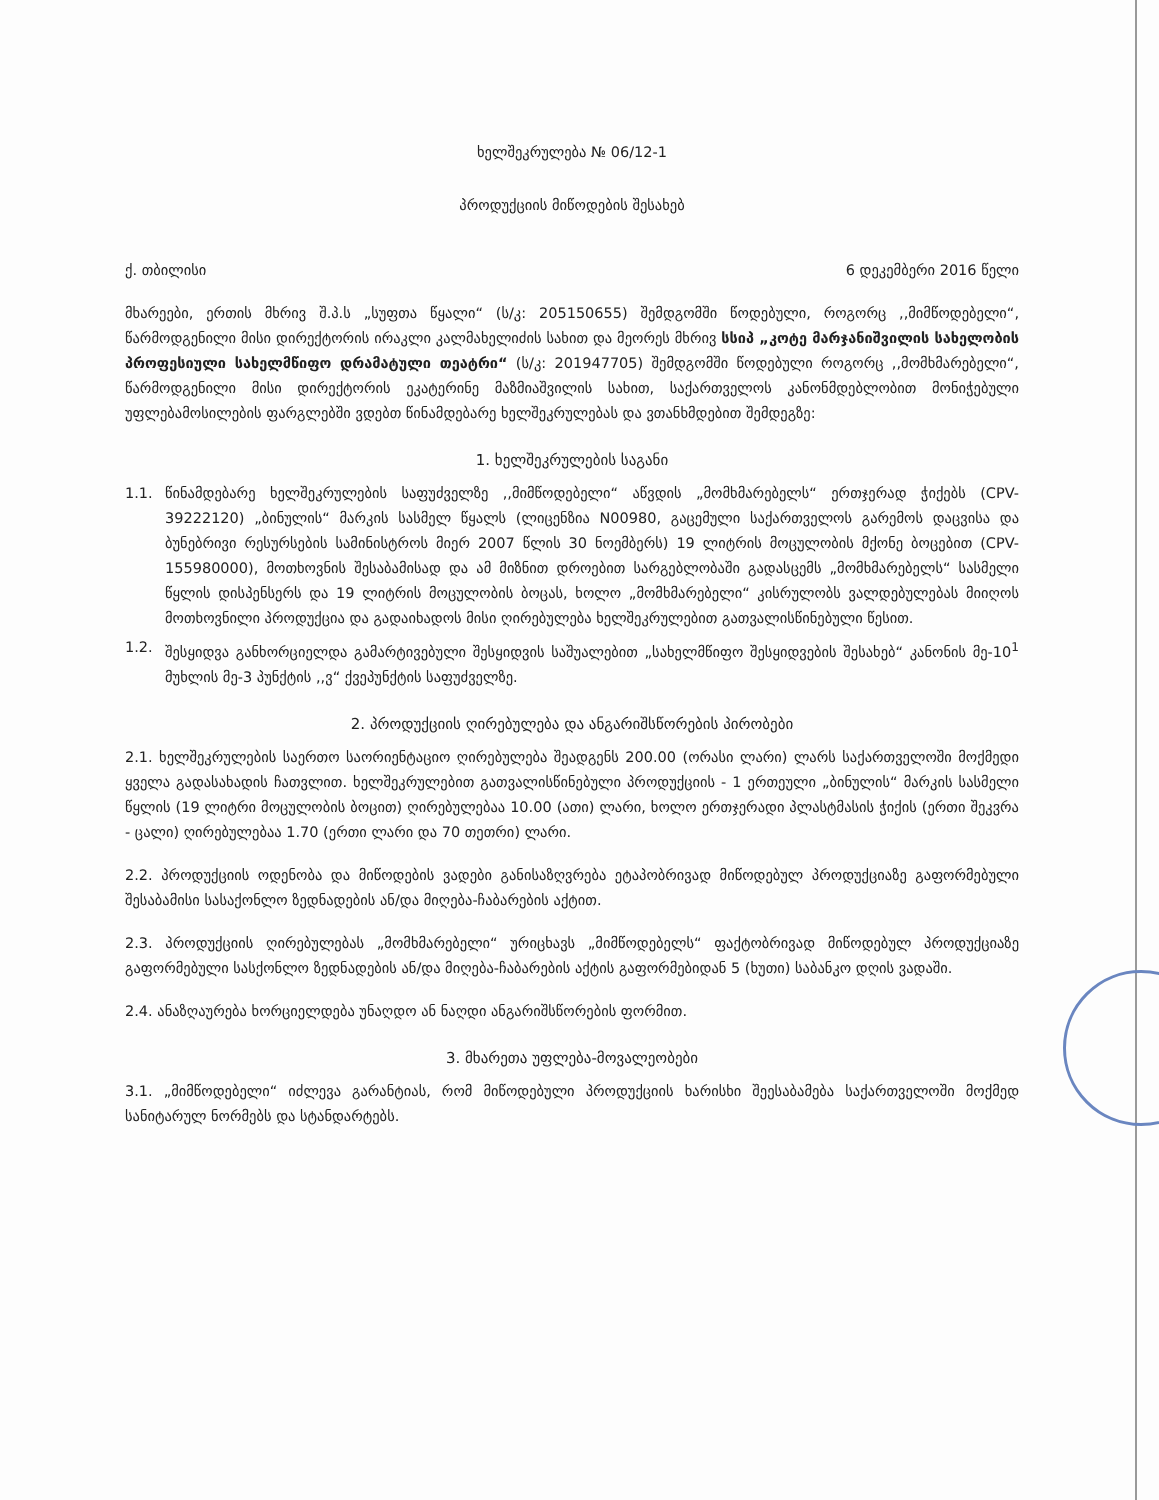ხელშეკრულება № 06/12-1
პროდუქციის მიწოდების შესახებ
ქ. თბილისი 6 დეკემბერი 2016 წელი
მხარეები, ერთის მხრივ შ.პ.ს „სუფთა წყალი“ (ს/კ: 205150655) შემდგომში წოდებული, როგორც ,,მიმწოდებელი“, წარმოდგენილი მისი დირექტორის ირაკლი კალმახელიძის სახით და მეორეს მხრივ სსიპ „კოტე მარჯანიშვილის სახელობის პროფესიული სახელმწიფო დრამატული თეატრი“ (ს/კ: 201947705) შემდგომში წოდებული როგორც ,,მომხმარებელი“, წარმოდგენილი მისი დირექტორის ეკატერინე მაზმიაშვილის სახით, საქართველოს კანონმდებლობით მონიჭებული უფლებამოსილების ფარგლებში ვდებთ წინამდებარე ხელშეკრულებას და ვთანხმდებით შემდეგზე:
1. ხელშეკრულების საგანი
1.1. წინამდებარე ხელშეკრულების საფუძველზე ,,მიმწოდებელი“ აწვდის „მომხმარებელს“ ერთჯერად ჭიქებს (CPV-39222120) „ბინულის“ მარკის სასმელ წყალს (ლიცენზია N00980, გაცემული საქართველოს გარემოს დაცვისა და ბუნებრივი რესურსების სამინისტროს მიერ 2007 წლის 30 ნოემბერს) 19 ლიტრის მოცულობის მქონე ბოცებით (CPV-155980000), მოთხოვნის შესაბამისად და ამ მიზნით დროებით სარგებლობაში გადასცემს „მომხმარებელს“ სასმელი წყლის დისპენსერს და 19 ლიტრის მოცულობის ბოცას, ხოლო „მომხმარებელი“ კისრულობს ვალდებულებას მიიღოს მოთხოვნილი პროდუქცია და გადაიხადოს მისი ღირებულება ხელშეკრულებით გათვალისწინებული წესით.
1.2. შესყიდვა განხორციელდა გამარტივებული შესყიდვის საშუალებით „სახელმწიფო შესყიდვების შესახებ“ კანონის მე-10<sup>1</sup> მუხლის მე-3 პუნქტის ,,ვ“ ქვეპუნქტის საფუძველზე.
2. პროდუქციის ღირებულება და ანგარიშსწორების პირობები
2.1. ხელშეკრულების საერთო საორიენტაციო ღირებულება შეადგენს 200.00 (ორასი ლარი) ლარს საქართველოში მოქმედი ყველა გადასახადის ჩათვლით. ხელშეკრულებით გათვალისწინებული პროდუქციის - 1 ერთეული „ბინულის“ მარკის სასმელი წყლის (19 ლიტრი მოცულობის ბოცით) ღირებულებაა 10.00 (ათი) ლარი, ხოლო ერთჯერადი პლასტმასის ჭიქის (ერთი შეკვრა - ცალი) ღირებულებაა 1.70 (ერთი ლარი და 70 თეთრი) ლარი.
2.2. პროდუქციის ოდენობა და მიწოდების ვადები განისაზღვრება ეტაპობრივად მიწოდებულ პროდუქციაზე გაფორმებული შესაბამისი სასაქონლო ზედნადების ან/და მიღება-ჩაბარების აქტით.
2.3. პროდუქციის ღირებულებას „მომხმარებელი“ ურიცხავს „მიმწოდებელს“ ფაქტობრივად მიწოდებულ პროდუქციაზე გაფორმებული სასქონლო ზედნადების ან/და მიღება-ჩაბარების აქტის გაფორმებიდან 5 (ხუთი) საბანკო დღის ვადაში.
2.4. ანაზღაურება ხორციელდება უნაღდო ან ნაღდი ანგარიშსწორების ფორმით.
3. მხარეთა უფლება-მოვალეობები
3.1. „მიმწოდებელი“ იძლევა გარანტიას, რომ მიწოდებული პროდუქციის ხარისხი შეესაბამება საქართველოში მოქმედ სანიტარულ ნორმებს და სტანდარტებს.